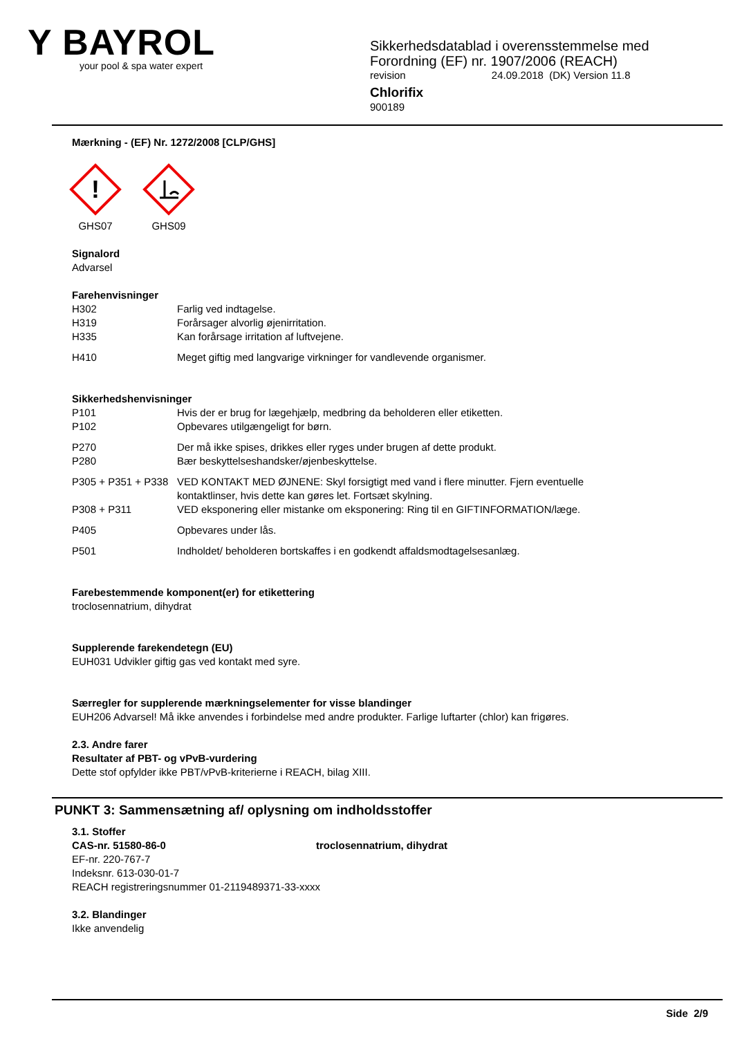Y BAYROL
your pool & spa water expert
Sikkerhedsdatablad i overensstemmelse med
Forordning (EF) nr. 1907/2006 (REACH)
revision 24.09.2018 (DK) Version 11.8
Chlorifix
900189
Mærkning - (EF) Nr. 1272/2008 [CLP/GHS]
!
GHS07
GHS09
Signalord
Advarsel
Farehenvisninger
H302 Farlig ved indtagelse.
H319 Forårsager alvorlig øjenirritation.
H335 Kan forårsage irritation af luftvejene.
H410 Meget giftig med langvarige virkninger for vandlevende organismer.
Sikkerhedshenvisninger
P101 Hvis der er brug for lægehjælp, medbring da beholderen eller etiketten.
P102 Opbevares utilgængeligt for børn.
P270 Der må ikke spises, drikkes eller ryges under brugen af dette produkt.
P280 Bær beskyttelseshandsker/øjenbeskyttelse.
P305 + P351 + P338
VED KONTAKT MED ØJNENE: Skyl forsigtigt med vand i flere minutter. Fjern eventuelle kontaktlinser, hvis dette kan gøres let. Fortsæt skylning.
P308 + P311 VED eksponering eller mistanke om eksponering: Ring til en GIFTINFORMATION/læge.
P405 Opbevares under lås.
P501 Indholdet/ beholderen bortskaffes i en godkendt affaldsmodtagelsesanlæg.
Farebestemmende komponent(er) for etikettering
troclosennatrium, dihydrat
Supplerende farekendetegn (EU)
EUH031 Udvikler giftig gas ved kontakt med syre.
Særregler for supplerende mærkningselementer for visse blandinger
EUH206 Advarsel! Må ikke anvendes i forbindelse med andre produkter. Farlige luftarter (chlor) kan frigøres.
2.3. Andre farer
Resultater af PBT- og vPvB-vurdering
Dette stof opfylder ikke PBT/vPvB-kriterierne i REACH, bilag XIII.
PUNKT 3: Sammensætning af/ oplysning om indholdsstoffer
3.1. Stoffer
CAS-nr. 51580-86-0 troclosennatrium, dihydrat
EF-nr. 220-767-7
Indeksnr. 613-030-01-7
REACH registreringsnummer 01-2119489371-33-xxxx
3.2. Blandinger
Ikke anvendelig
Side 2/9